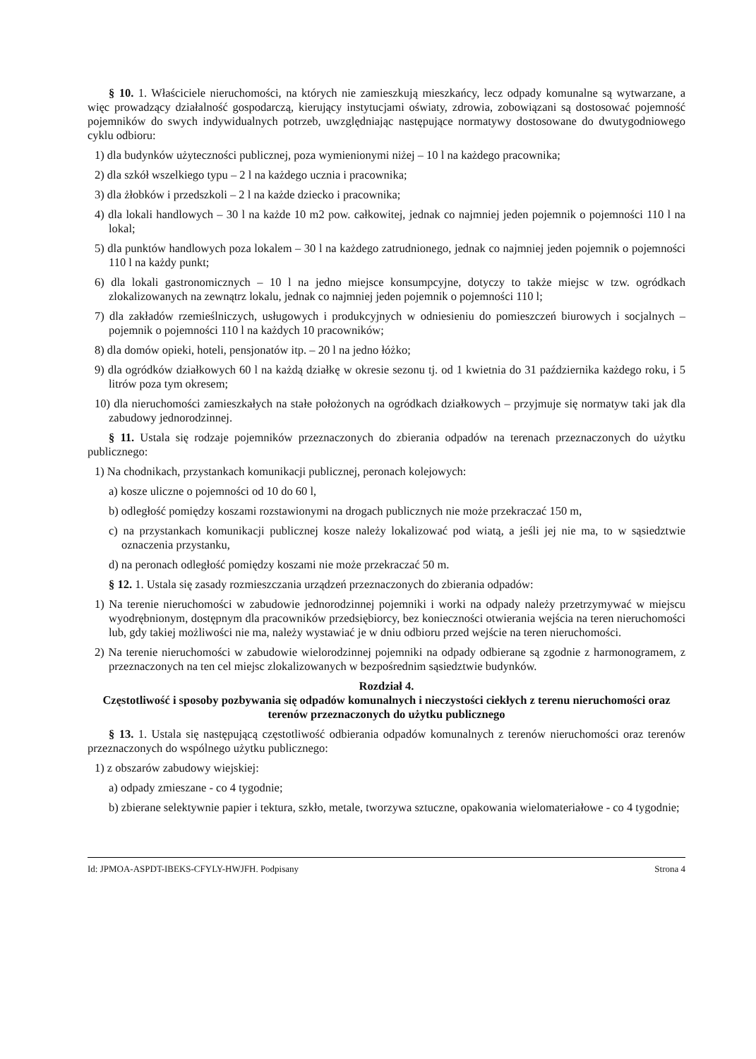§ 10. 1. Właściciele nieruchomości, na których nie zamieszkują mieszkańcy, lecz odpady komunalne są wytwarzane, a więc prowadzący działalność gospodarczą, kierujący instytucjami oświaty, zdrowia, zobowiązani są dostosować pojemność pojemników do swych indywidualnych potrzeb, uwzględniając następujące normatywy dostosowane do dwutygodniowego cyklu odbioru:
1) dla budynków użyteczności publicznej, poza wymienionymi niżej – 10 l na każdego pracownika;
2) dla szkół wszelkiego typu – 2 l na każdego ucznia i pracownika;
3) dla żłobków i przedszkoli – 2 l na każde dziecko i pracownika;
4) dla lokali handlowych – 30 l na każde 10 m2 pow. całkowitej, jednak co najmniej jeden pojemnik o pojemności 110 l na lokal;
5) dla punktów handlowych poza lokalem – 30 l na każdego zatrudnionego, jednak co najmniej jeden pojemnik o pojemności 110 l na każdy punkt;
6) dla lokali gastronomicznych – 10 l na jedno miejsce konsumpcyjne, dotyczy to także miejsc w tzw. ogródkach zlokalizowanych na zewnątrz lokalu, jednak co najmniej jeden pojemnik o pojemności 110 l;
7) dla zakładów rzemieślniczych, usługowych i produkcyjnych w odniesieniu do pomieszczeń biurowych i socjalnych – pojemnik o pojemności 110 l na każdych 10 pracowników;
8) dla domów opieki, hoteli, pensjonatów itp. – 20 l na jedno łóżko;
9) dla ogródków działkowych 60 l na każdą działkę w okresie sezonu tj. od 1 kwietnia do 31 października każdego roku, i 5 litrów poza tym okresem;
10) dla nieruchomości zamieszkałych na stałe położonych na ogródkach działkowych – przyjmuje się normatyw taki jak dla zabudowy jednorodzinnej.
§ 11. Ustala się rodzaje pojemników przeznaczonych do zbierania odpadów na terenach przeznaczonych do użytku publicznego:
1) Na chodnikach, przystankach komunikacji publicznej, peronach kolejowych:
a) kosze uliczne o pojemności od 10 do 60 l,
b) odległość pomiędzy koszami rozstawionymi na drogach publicznych nie może przekraczać 150 m,
c) na przystankach komunikacji publicznej kosze należy lokalizować pod wiatą, a jeśli jej nie ma, to w sąsiedztwie oznaczenia przystanku,
d) na peronach odległość pomiędzy koszami nie może przekraczać 50 m.
§ 12. 1. Ustala się zasady rozmieszczania urządzeń przeznaczonych do zbierania odpadów:
1) Na terenie nieruchomości w zabudowie jednorodzinnej pojemniki i worki na odpady należy przetrzymywać w miejscu wyodrębnionym, dostępnym dla pracowników przedsiębiorcy, bez konieczności otwierania wejścia na teren nieruchomości lub, gdy takiej możliwości nie ma, należy wystawiać je w dniu odbioru przed wejście na teren nieruchomości.
2) Na terenie nieruchomości w zabudowie wielorodzinnej pojemniki na odpady odbierane są zgodnie z harmonogramem, z przeznaczonych na ten cel miejsc zlokalizowanych w bezpośrednim sąsiedztwie budynków.
Rozdział 4.
Częstotliwość i sposoby pozbywania się odpadów komunalnych i nieczystości ciekłych z terenu nieruchomości oraz terenów przeznaczonych do użytku publicznego
§ 13. 1. Ustala się następującą częstotliwość odbierania odpadów komunalnych z terenów nieruchomości oraz terenów przeznaczonych do wspólnego użytku publicznego:
1) z obszarów zabudowy wiejskiej:
a) odpady zmieszane - co 4 tygodnie;
b) zbierane selektywnie papier i tektura, szkło, metale, tworzywa sztuczne, opakowania wielomateriałowe - co 4 tygodnie;
Id: JPMOA-ASPDT-IBEKS-CFYLY-HWJFH. Podpisany Strona 4